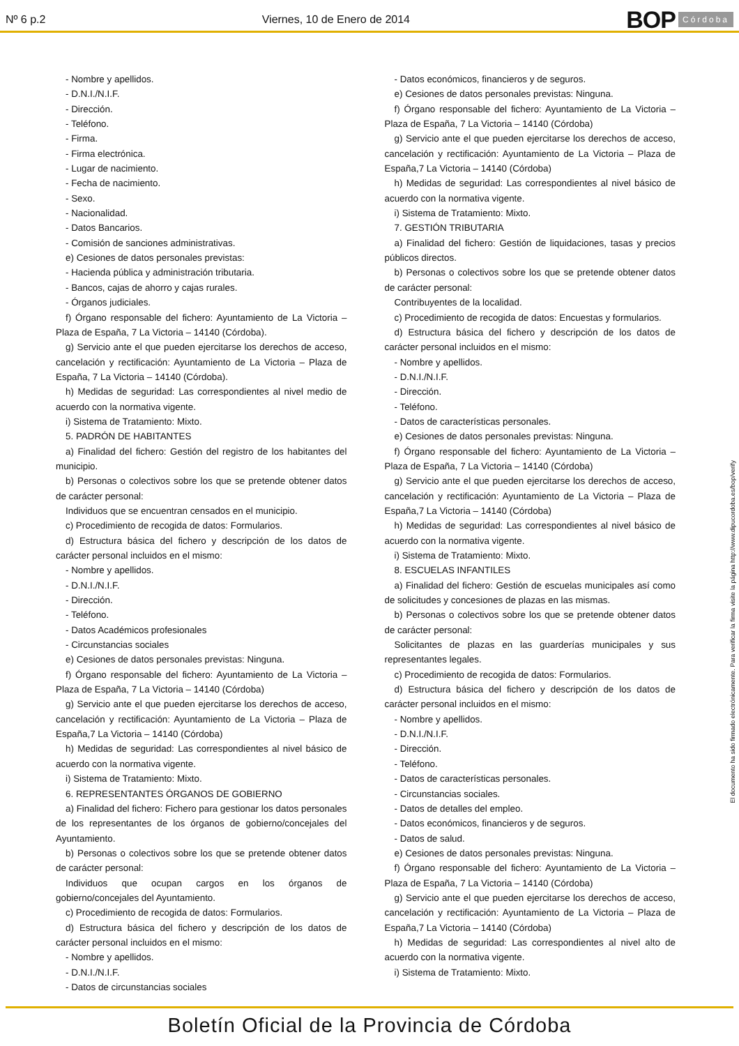Nº 6 p.2 Viernes, 10 de Enero de 2014
BOP Córdoba
- Nombre y apellidos.
- D.N.I./N.I.F.
- Dirección.
- Teléfono.
- Firma.
- Firma electrónica.
- Lugar de nacimiento.
- Fecha de nacimiento.
- Sexo.
- Nacionalidad.
- Datos Bancarios.
- Comisión de sanciones administrativas.
e) Cesiones de datos personales previstas:
- Hacienda pública y administración tributaria.
- Bancos, cajas de ahorro y cajas rurales.
- Órganos judiciales.
f) Órgano responsable del fichero: Ayuntamiento de La Victoria – Plaza de España, 7 La Victoria – 14140 (Córdoba).
g) Servicio ante el que pueden ejercitarse los derechos de acceso, cancelación y rectificación: Ayuntamiento de La Victoria – Plaza de España, 7 La Victoria – 14140 (Córdoba).
h) Medidas de seguridad: Las correspondientes al nivel medio de acuerdo con la normativa vigente.
i) Sistema de Tratamiento: Mixto.
5. PADRÓN DE HABITANTES
a) Finalidad del fichero: Gestión del registro de los habitantes del municipio.
b) Personas o colectivos sobre los que se pretende obtener datos de carácter personal:
Individuos que se encuentran censados en el municipio.
c) Procedimiento de recogida de datos: Formularios.
d) Estructura básica del fichero y descripción de los datos de carácter personal incluidos en el mismo:
- Nombre y apellidos.
- D.N.I./N.I.F.
- Dirección.
- Teléfono.
- Datos Académicos profesionales
- Circunstancias sociales
e) Cesiones de datos personales previstas: Ninguna.
f) Órgano responsable del fichero: Ayuntamiento de La Victoria – Plaza de España, 7 La Victoria – 14140 (Córdoba)
g) Servicio ante el que pueden ejercitarse los derechos de acceso, cancelación y rectificación: Ayuntamiento de La Victoria – Plaza de España,7 La Victoria – 14140 (Córdoba)
h) Medidas de seguridad: Las correspondientes al nivel básico de acuerdo con la normativa vigente.
i) Sistema de Tratamiento: Mixto.
6. REPRESENTANTES ÓRGANOS DE GOBIERNO
a) Finalidad del fichero: Fichero para gestionar los datos personales de los representantes de los órganos de gobierno/concejales del Ayuntamiento.
b) Personas o colectivos sobre los que se pretende obtener datos de carácter personal:
Individuos que ocupan cargos en los órganos de gobierno/concejales del Ayuntamiento.
c) Procedimiento de recogida de datos: Formularios.
d) Estructura básica del fichero y descripción de los datos de carácter personal incluidos en el mismo:
- Nombre y apellidos.
- D.N.I./N.I.F.
- Datos de circunstancias sociales
- Datos económicos, financieros y de seguros.
e) Cesiones de datos personales previstas: Ninguna.
f) Órgano responsable del fichero: Ayuntamiento de La Victoria – Plaza de España, 7 La Victoria – 14140 (Córdoba)
g) Servicio ante el que pueden ejercitarse los derechos de acceso, cancelación y rectificación: Ayuntamiento de La Victoria – Plaza de España,7 La Victoria – 14140 (Córdoba)
h) Medidas de seguridad: Las correspondientes al nivel básico de acuerdo con la normativa vigente.
i) Sistema de Tratamiento: Mixto.
7. GESTIÓN TRIBUTARIA
a) Finalidad del fichero: Gestión de liquidaciones, tasas y precios públicos directos.
b) Personas o colectivos sobre los que se pretende obtener datos de carácter personal:
Contribuyentes de la localidad.
c) Procedimiento de recogida de datos: Encuestas y formularios.
d) Estructura básica del fichero y descripción de los datos de carácter personal incluidos en el mismo:
- Nombre y apellidos.
- D.N.I./N.I.F.
- Dirección.
- Teléfono.
- Datos de características personales.
e) Cesiones de datos personales previstas: Ninguna.
f) Órgano responsable del fichero: Ayuntamiento de La Victoria – Plaza de España, 7 La Victoria – 14140 (Córdoba)
g) Servicio ante el que pueden ejercitarse los derechos de acceso, cancelación y rectificación: Ayuntamiento de La Victoria – Plaza de España,7 La Victoria – 14140 (Córdoba)
h) Medidas de seguridad: Las correspondientes al nivel básico de acuerdo con la normativa vigente.
i) Sistema de Tratamiento: Mixto.
8. ESCUELAS INFANTILES
a) Finalidad del fichero: Gestión de escuelas municipales así como de solicitudes y concesiones de plazas en las mismas.
b) Personas o colectivos sobre los que se pretende obtener datos de carácter personal:
Solicitantes de plazas en las guarderías municipales y sus representantes legales.
c) Procedimiento de recogida de datos: Formularios.
d) Estructura básica del fichero y descripción de los datos de carácter personal incluidos en el mismo:
- Nombre y apellidos.
- D.N.I./N.I.F.
- Dirección.
- Teléfono.
- Datos de características personales.
- Circunstancias sociales.
- Datos de detalles del empleo.
- Datos económicos, financieros y de seguros.
- Datos de salud.
e) Cesiones de datos personales previstas: Ninguna.
f) Órgano responsable del fichero: Ayuntamiento de La Victoria – Plaza de España, 7 La Victoria – 14140 (Córdoba)
g) Servicio ante el que pueden ejercitarse los derechos de acceso, cancelación y rectificación: Ayuntamiento de La Victoria – Plaza de España,7 La Victoria – 14140 (Córdoba)
h) Medidas de seguridad: Las correspondientes al nivel alto de acuerdo con la normativa vigente.
i) Sistema de Tratamiento: Mixto.
El documento ha sido firmado electrónicamente. Para verificar la firma visite la página http://www.dipucordoba.es/bop/verify
Boletín Oficial de la Provincia de Córdoba